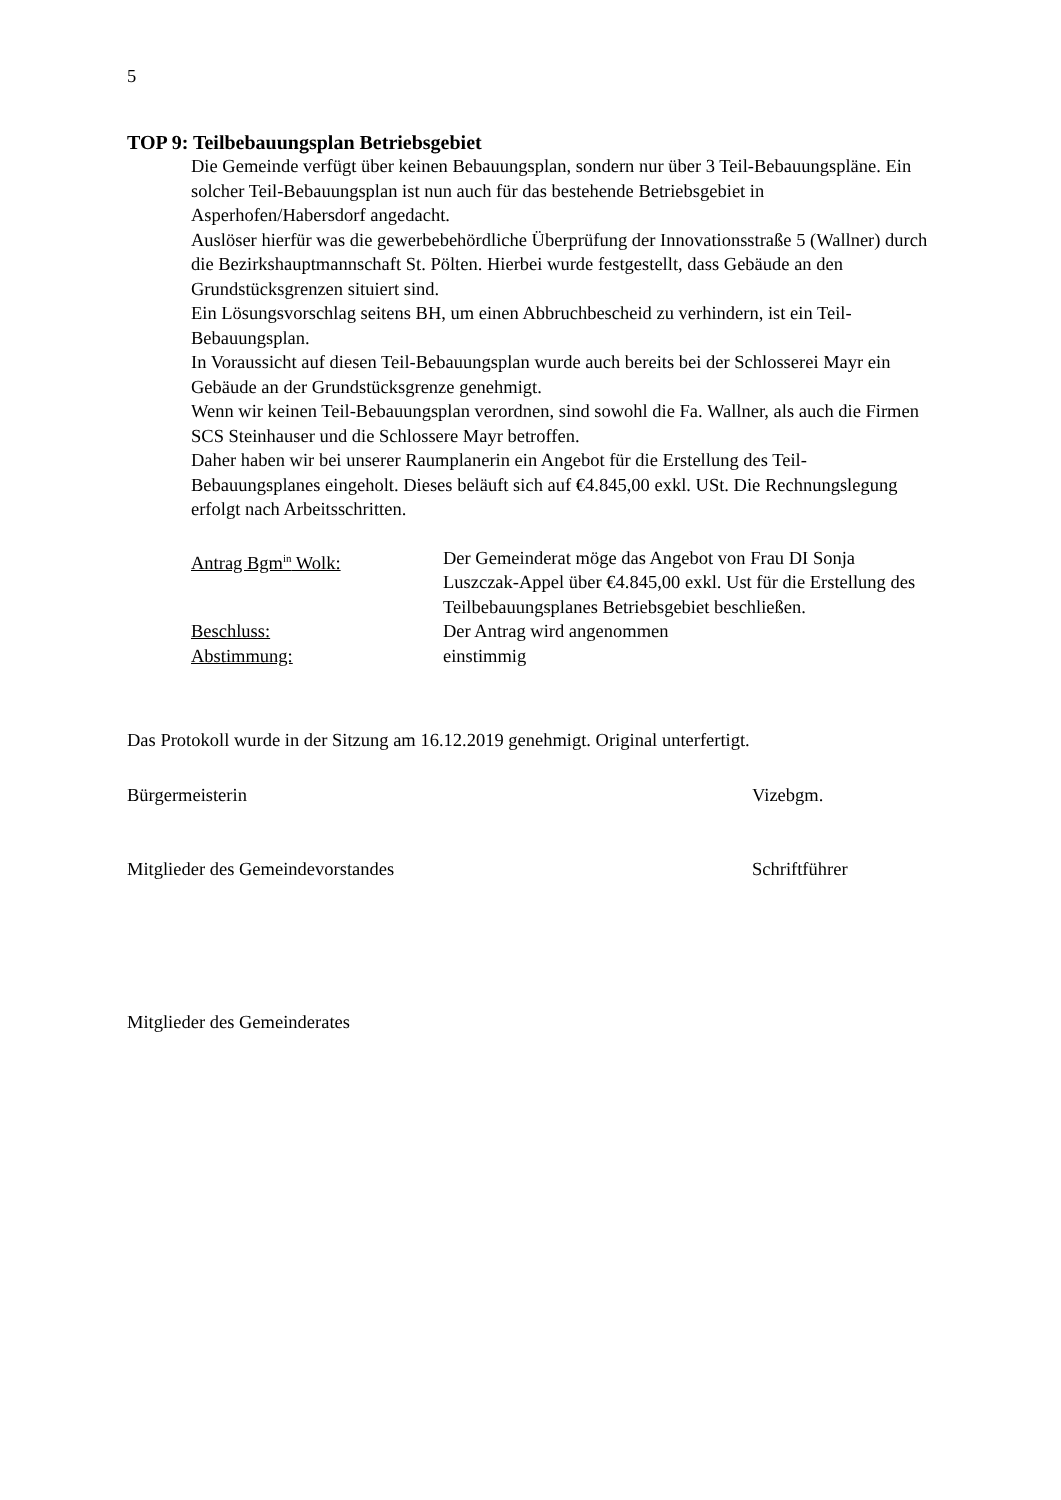5
TOP 9: Teilbebauungsplan Betriebsgebiet
Die Gemeinde verfügt über keinen Bebauungsplan, sondern nur über 3 Teil-Bebauungspläne. Ein solcher Teil-Bebauungsplan ist nun auch für das bestehende Betriebsgebiet in Asperhofen/Habersdorf angedacht.
Auslöser hierfür was die gewerbebehördliche Überprüfung der Innovationsstraße 5 (Wallner) durch die Bezirkshauptmannschaft St. Pölten. Hierbei wurde festgestellt, dass Gebäude an den Grundstücksgrenzen situiert sind.
Ein Lösungsvorschlag seitens BH, um einen Abbruchbescheid zu verhindern, ist ein Teil-Bebauungsplan.
In Voraussicht auf diesen Teil-Bebauungsplan wurde auch bereits bei der Schlosserei Mayr ein Gebäude an der Grundstücksgrenze genehmigt.
Wenn wir keinen Teil-Bebauungsplan verordnen, sind sowohl die Fa. Wallner, als auch die Firmen SCS Steinhauser und die Schlossere Mayr betroffen.
Daher haben wir bei unserer Raumplanerin ein Angebot für die Erstellung des Teil-Bebauungsplanes eingeholt. Dieses beläuft sich auf €4.845,00 exkl. USt. Die Rechnungslegung erfolgt nach Arbeitsschritten.
Antrag Bgm<sup>in</sup> Wolk: Der Gemeinderat möge das Angebot von Frau DI Sonja Luszczak-Appel über €4.845,00 exkl. Ust für die Erstellung des Teilbebauungsplanes Betriebsgebiet beschließen.
Beschluss: Der Antrag wird angenommen
Abstimmung: einstimmig
Das Protokoll wurde in der Sitzung am 16.12.2019 genehmigt. Original unterfertigt.
Bürgermeisterin Vizebgm.
Mitglieder des Gemeindevorstandes Schriftführer
Mitglieder des Gemeinderates